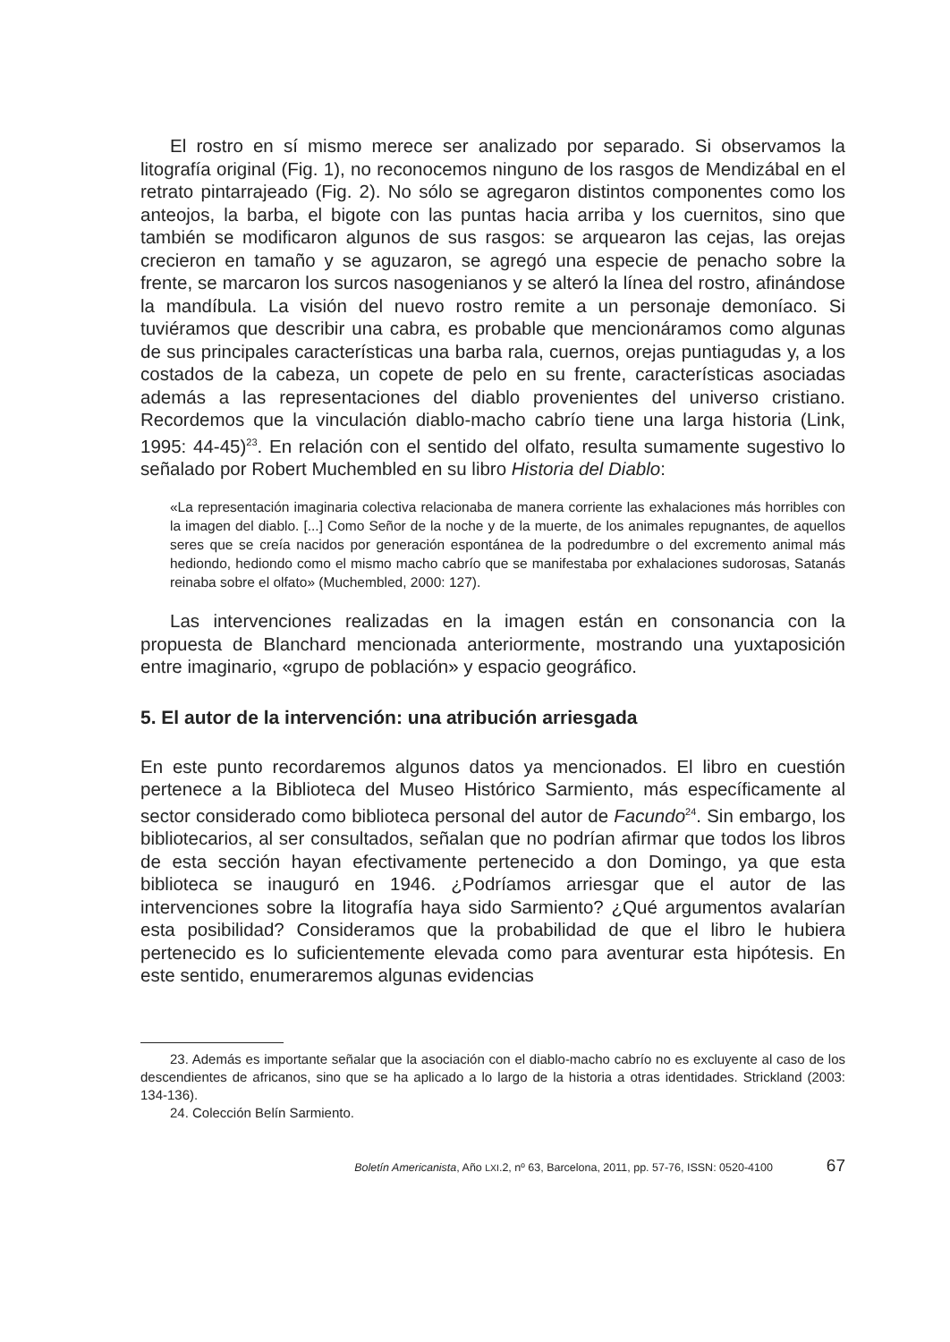El rostro en sí mismo merece ser analizado por separado. Si observamos la litografía original (Fig. 1), no reconocemos ninguno de los rasgos de Mendizábal en el retrato pintarrajeado (Fig. 2). No sólo se agregaron distintos componentes como los anteojos, la barba, el bigote con las puntas hacia arriba y los cuernitos, sino que también se modificaron algunos de sus rasgos: se arquearon las cejas, las orejas crecieron en tamaño y se aguzaron, se agregó una especie de penacho sobre la frente, se marcaron los surcos nasogenianos y se alteró la línea del rostro, afinándose la mandíbula. La visión del nuevo rostro remite a un personaje demoníaco. Si tuviéramos que describir una cabra, es probable que mencionáramos como algunas de sus principales características una barba rala, cuernos, orejas puntiagudas y, a los costados de la cabeza, un copete de pelo en su frente, características asociadas además a las representaciones del diablo provenientes del universo cristiano. Recordemos que la vinculación diablo-macho cabrío tiene una larga historia (Link, 1995: 44-45)<sup>23</sup>. En relación con el sentido del olfato, resulta sumamente sugestivo lo señalado por Robert Muchembled en su libro Historia del Diablo:
«La representación imaginaria colectiva relacionaba de manera corriente las exhalaciones más horribles con la imagen del diablo. [...] Como Señor de la noche y de la muerte, de los animales repugnantes, de aquellos seres que se creía nacidos por generación espontánea de la podredumbre o del excremento animal más hediondo, hediondo como el mismo macho cabrío que se manifestaba por exhalaciones sudorosas, Satanás reinaba sobre el olfato» (Muchembled, 2000: 127).
Las intervenciones realizadas en la imagen están en consonancia con la propuesta de Blanchard mencionada anteriormente, mostrando una yuxtaposición entre imaginario, «grupo de población» y espacio geográfico.
5. El autor de la intervención: una atribución arriesgada
En este punto recordaremos algunos datos ya mencionados. El libro en cuestión pertenece a la Biblioteca del Museo Histórico Sarmiento, más específicamente al sector considerado como biblioteca personal del autor de Facundo<sup>24</sup>. Sin embargo, los bibliotecarios, al ser consultados, señalan que no podrían afirmar que todos los libros de esta sección hayan efectivamente pertenecido a don Domingo, ya que esta biblioteca se inauguró en 1946. ¿Podríamos arriesgar que el autor de las intervenciones sobre la litografía haya sido Sarmiento? ¿Qué argumentos avalarían esta posibilidad? Consideramos que la probabilidad de que el libro le hubiera pertenecido es lo suficientemente elevada como para aventurar esta hipótesis. En este sentido, enumeraremos algunas evidencias
23. Además es importante señalar que la asociación con el diablo-macho cabrío no es excluyente al caso de los descendientes de africanos, sino que se ha aplicado a lo largo de la historia a otras identidades. Strickland (2003: 134-136).
24. Colección Belín Sarmiento.
Boletín Americanista, Año LXI.2, nº 63, Barcelona, 2011, pp. 57-76, ISSN: 0520-4100 67